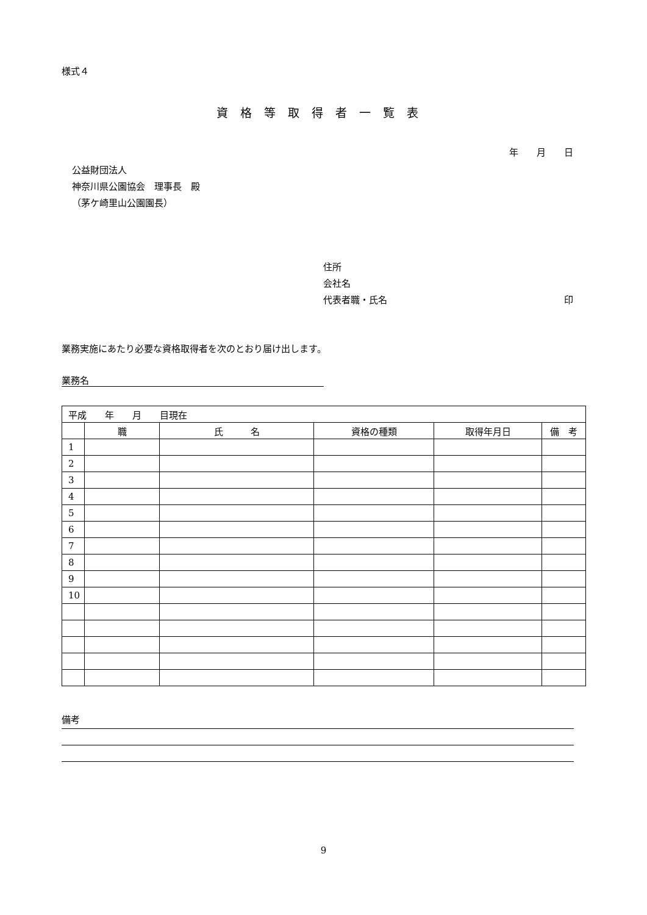様式４
資格等取得者一覧表
年　　月　　日
公益財団法人
神奈川県公園協会　理事長　殿
（茅ケ崎里山公園園長）
住所
会社名
代表者職・氏名 印
業務実施にあたり必要な資格取得者を次のとおり届け出します。
業務名
| 平成 年 月 目現在 | | | | | |
| | 職 | 氏 名 | 資格の種類 | 取得年月日 | 備 考 |
| 1 | | | | | |
| 2 | | | | | |
| 3 | | | | | |
| 4 | | | | | |
| 5 | | | | | |
| 6 | | | | | |
| 7 | | | | | |
| 8 | | | | | |
| 9 | | | | | |
| 10 | | | | | |
備考
9